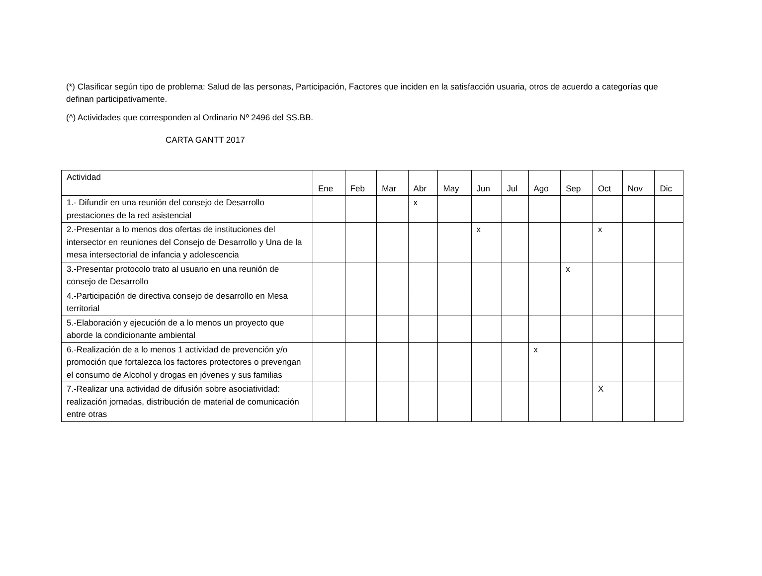(*) Clasificar según tipo de problema: Salud de las personas, Participación, Factores que inciden en la satisfacción usuaria, otros de acuerdo a categorías que definan participativamente.
(^) Actividades que corresponden al Ordinario Nº 2496 del SS.BB.
CARTA GANTT 2017
| Actividad | Ene | Feb | Mar | Abr | May | Jun | Jul | Ago | Sep | Oct | Nov | Dic |
| --- | --- | --- | --- | --- | --- | --- | --- | --- | --- | --- | --- | --- |
| 1.- Difundir en una reunión del consejo de Desarrollo prestaciones de la red asistencial | | | | x | | | | | | | | |
| 2.-Presentar a lo menos dos ofertas de instituciones del intersector en reuniones del Consejo de Desarrollo y Una de la mesa intersectorial de infancia y adolescencia | | | | | | x | | | | x | | |
| 3.-Presentar protocolo trato al usuario en una reunión de consejo de Desarrollo | | | | | | | | | x | | | |
| 4.-Participación de directiva consejo de desarrollo en Mesa territorial | | | | | | | | | | | | |
| 5.-Elaboración y ejecución de a lo menos un proyecto que aborde la condicionante ambiental | | | | | | | | | | | | |
| 6.-Realización de a lo menos 1 actividad de prevención y/o promoción que fortalezca los factores protectores o prevengan el consumo de Alcohol y drogas en jóvenes y sus familias | | | | | | | | x | | | | |
| 7.-Realizar una actividad de difusión sobre asociatividad: realización jornadas, distribución de material de comunicación entre otras | | | | | | | | | | X | | |